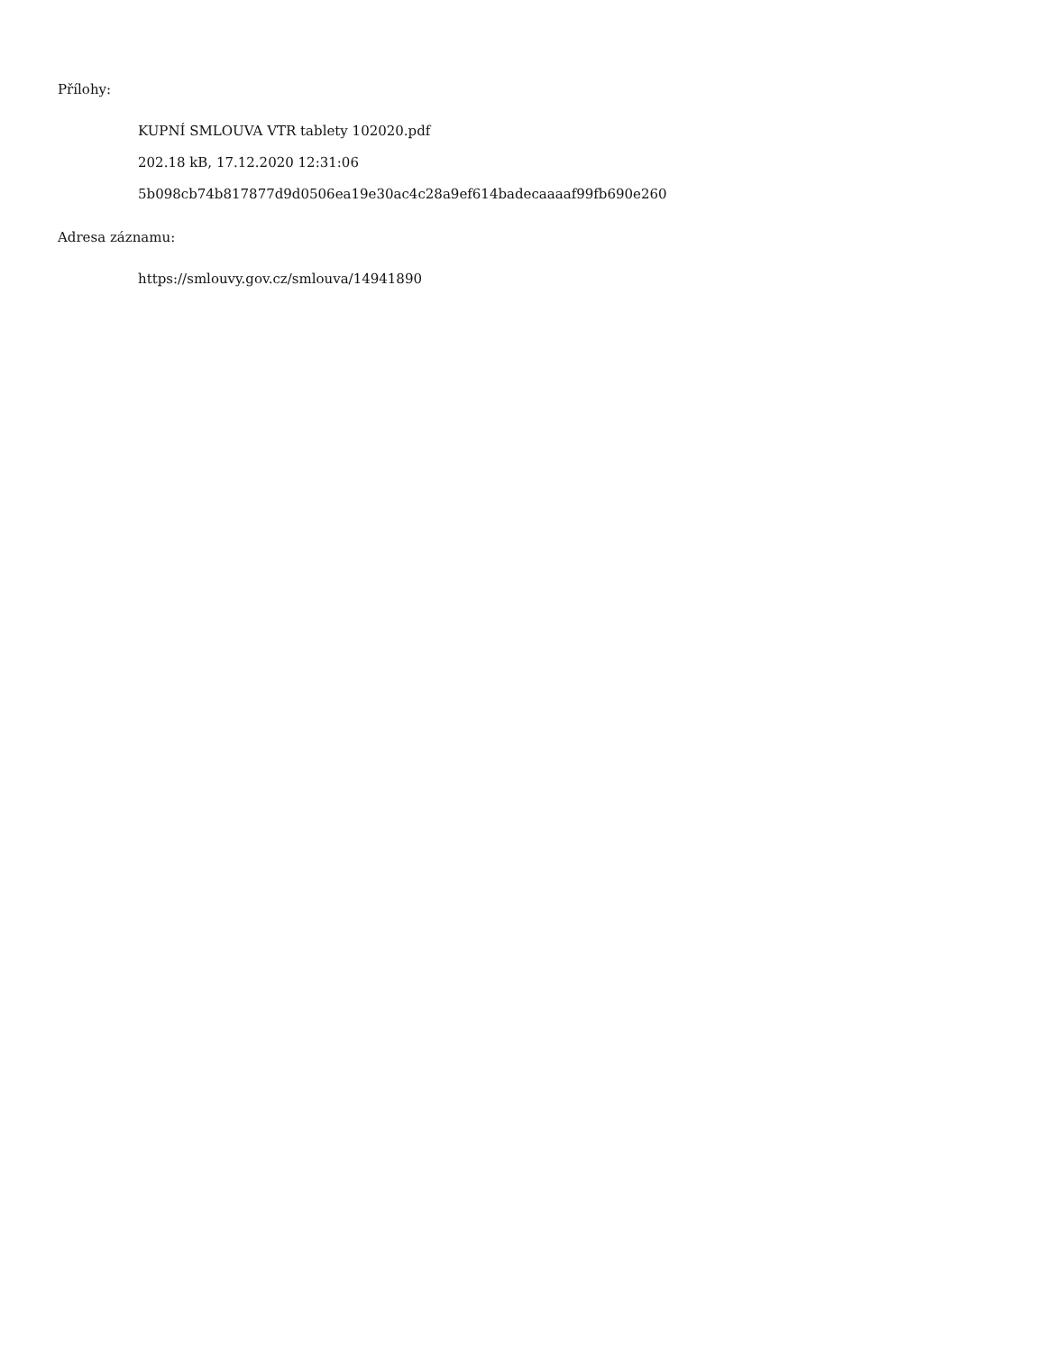Přílohy:
KUPNÍ SMLOUVA VTR tablety 102020.pdf
202.18 kB, 17.12.2020 12:31:06
5b098cb74b817877d9d0506ea19e30ac4c28a9ef614badecaaaaf99fb690e260
Adresa záznamu:
https://smlouvy.gov.cz/smlouva/14941890